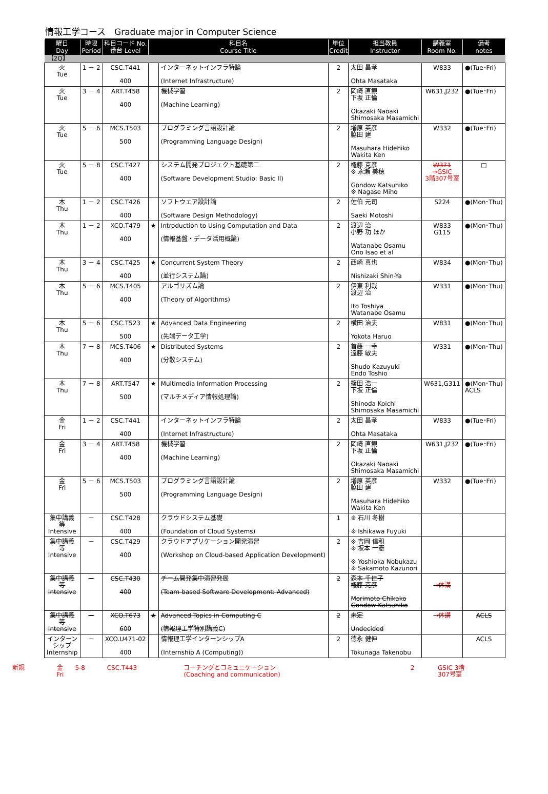情報工学コース　Graduate major in Computer Science
| 曜日 Day | 時限 Period | 科目コード No. 番台 Level | 科目名 Course Title | | 単位 Credit | 担当教員 Instructor | 講義室 Room No. | 備考 notes |
| --- | --- | --- | --- | --- | --- | --- | --- | --- |
| 【2Q】 | | | | | | | | |
| 火 Tue | 1 － 2 | CSC.T441 400 | | インターネットインフラ特論 (Internet Infrastructure) | 2 | 太田 昌孝 Ohta Masataka | W833 | ●(Tue･Fri) |
| 火 Tue | 3 － 4 | ART.T458 400 | | 機械学習 (Machine Learning) | 2 | 岡崎 直観 下坂 正倫 Okazaki Naoaki Shimosaka Masamichi | W631,J232 | ●(Tue･Fri) |
| 火 Tue | 5 － 6 | MCS.T503 500 | | プログラミング言語設計論 (Programming Language Design) | 2 | 増原 英彦 脇田 建 Masuhara Hidehiko Wakita Ken | W332 | ●(Tue･Fri) |
| 火 Tue | 5 － 8 | CSC.T427 400 | | システム開発プロジェクト基礎第二 (Software Development Studio: Basic II) | 2 | 権藤 克彦 ※ 永瀬 美穂 Gondow Katsuhiko ※ Nagase Miho | W371 →GSIC 3階307号室 | □ |
| 木 Thu | 1 － 2 | CSC.T426 400 | | ソフトウェア設計論 (Software Design Methodology) | 2 | 佐伯 元司 Saeki Motoshi | S224 | ●(Mon･Thu) |
| 木 Thu | 1 － 2 | XCO.T479 400 | ★ | Introduction to Using Computation and Data (情報基盤・データ活用概論) | 2 | 渡辺 治 小野 功 ほか Watanabe Osamu Ono Isao et al | W833 G115 | ●(Mon･Thu) |
| 木 Thu | 3 － 4 | CSC.T425 400 | ★ | Concurrent System Theory (並行システム論) | 2 | 西崎 真也 Nishizaki Shin-Ya | W834 | ●(Mon･Thu) |
| 木 Thu | 5 － 6 | MCS.T405 400 | | アルゴリズム論 (Theory of Algorithms) | 2 | 伊東 利哉 渡辺 治 Ito Toshiya Watanabe Osamu | W331 | ●(Mon･Thu) |
| 木 Thu | 5 － 6 | CSC.T523 500 | ★ | Advanced Data Engineering (先端データ工学) | 2 | 横田 治夫 Yokota Haruo | W831 | ●(Mon･Thu) |
| 木 Thu | 7 － 8 | MCS.T406 400 | ★ | Distributed Systems (分散システム) | 2 | 首藤 一幸 遠藤 敏夫 Shudo Kazuyuki Endo Toshio | W331 | ●(Mon･Thu) |
| 木 Thu | 7 － 8 | ART.T547 500 | ★ | Multimedia Information Processing (マルチメディア情報処理論) | 2 | 篠田 浩一 下坂 正倫 Shinoda Koichi Shimosaka Masamichi | W631,G311 | ●(Mon･Thu) ACLS |
| 金 Fri | 1 － 2 | CSC.T441 400 | | インターネットインフラ特論 (Internet Infrastructure) | 2 | 太田 昌孝 Ohta Masataka | W833 | ●(Tue･Fri) |
| 金 Fri | 3 － 4 | ART.T458 400 | | 機械学習 (Machine Learning) | 2 | 岡崎 直観 下坂 正倫 Okazaki Naoaki Shimosaka Masamichi | W631,J232 | ●(Tue･Fri) |
| 金 Fri | 5 － 6 | MCS.T503 500 | | プログラミング言語設計論 (Programming Language Design) | 2 | 増原 英彦 脇田 建 Masuhara Hidehiko Wakita Ken | W332 | ●(Tue･Fri) |
| 集中講義 等 Intensive | － | CSC.T428 400 | | クラウドシステム基礎 (Foundation of Cloud Systems) | 1 | ※ 石川 冬樹 ※ Ishikawa Fuyuki | | |
| 集中講義 等 Intensive | － | CSC.T429 400 | | クラウドアプリケーション開発演習 (Workshop on Cloud-based Application Development) | 2 | ※ 吉岡 信和 ※ 坂本 一憲 ※ Yoshioka Nobukazu ※ Sakamoto Kazunori | | |
| 集中講義 等 Intensive | － | CSC.T430 400 | | チーム開発集中演習発展 (Team-based Software Development: Advanced) | 2 | 森本 千佳子 権藤 克彦 Morimoto Chikako Gondow Katsuhiko | →休講 | |
| 集中講義 等 Intensive | － | XCO.T673 600 | ★ | Advanced Topics in Computing C (情報理工学特別講義C) | 2 | 未定 Undecided | →休講 | ACLS |
| インターン シップ Internship | － | XCO.U471-02 400 | | 情報理工学インターンシップA (Internship A (Computing)) | 2 | 徳永 健伸 Tokunaga Takenobu | | ACLS |
| 新規 | 金 Fri | 5-8 | CSC.T443 | コーチングとコミュニケーション (Coaching and communication) | 2 | | GSIC 3階 307号室 |